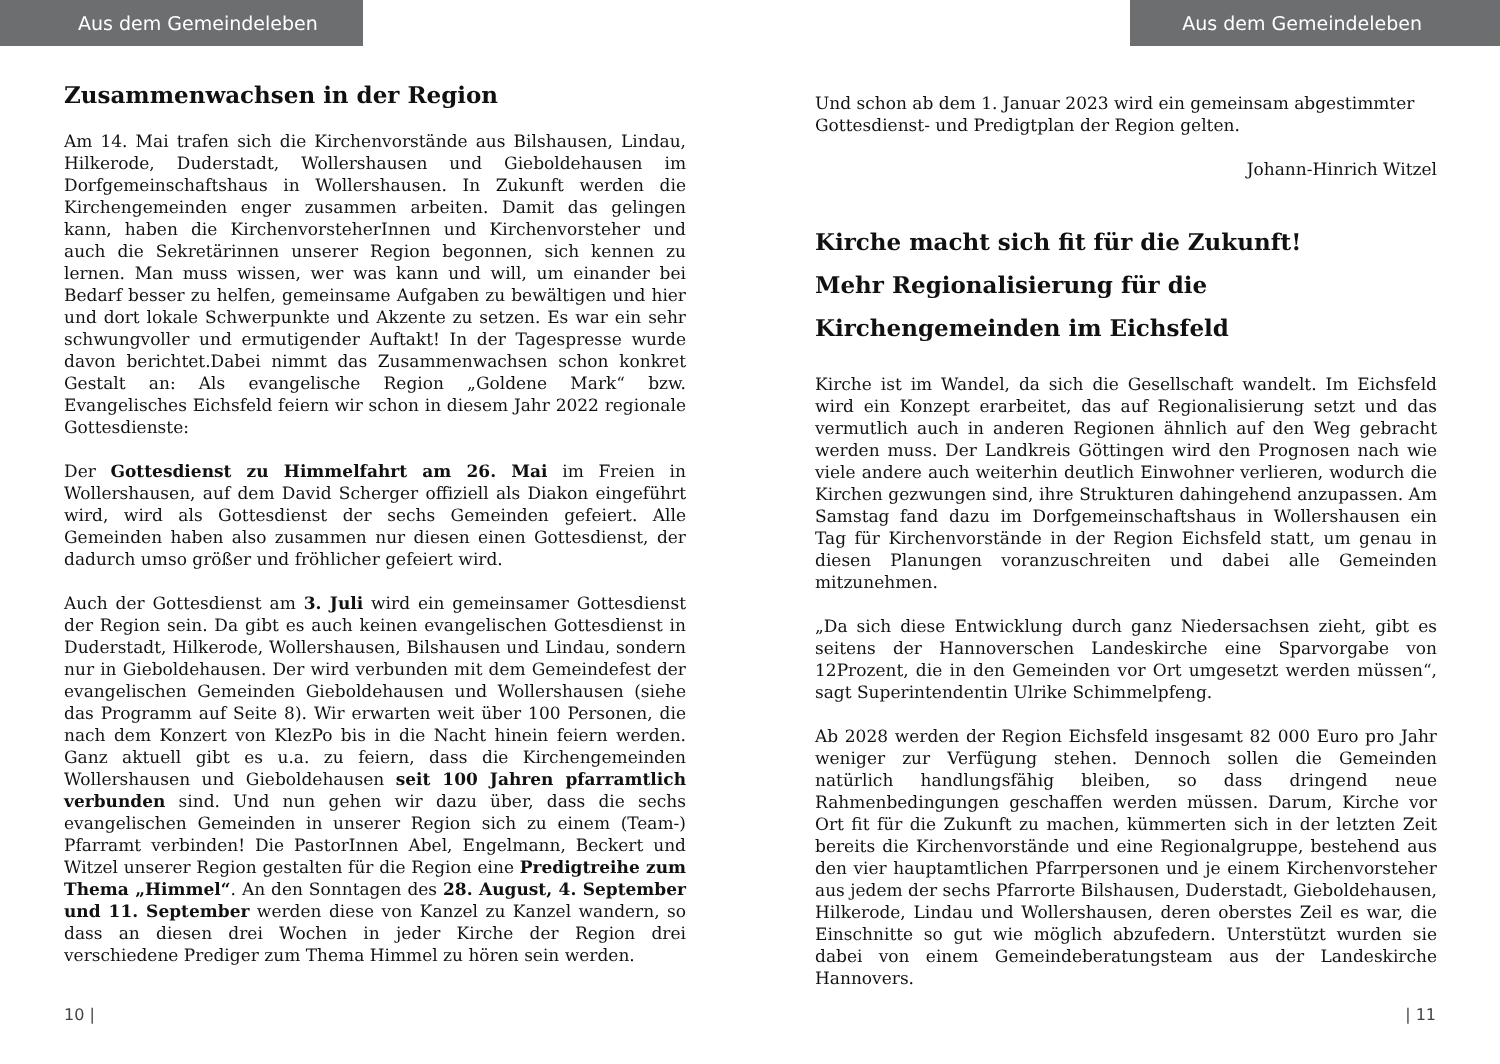Aus dem Gemeindeleben
Zusammenwachsen in der Region
Am 14. Mai trafen sich die Kirchenvorstände aus Bilshausen, Lindau, Hilkerode, Duderstadt, Wollershausen und Gieboldehausen im Dorfgemeinschaftshaus in Wollershausen. In Zukunft werden die Kirchengemeinden enger zusammen arbeiten. Damit das gelingen kann, haben die KirchenvorsteherInnen und Kirchenvorsteher und auch die Sekretärinnen unserer Region begonnen, sich kennen zu lernen. Man muss wissen, wer was kann und will, um einander bei Bedarf besser zu helfen, gemeinsame Aufgaben zu bewältigen und hier und dort lokale Schwerpunkte und Akzente zu setzen. Es war ein sehr schwungvoller und ermutigender Auftakt! In der Tagespresse wurde davon berichtet.Dabei nimmt das Zusammenwachsen schon konkret Gestalt an: Als evangelische Region „Goldene Mark“ bzw. Evangelisches Eichsfeld feiern wir schon in diesem Jahr 2022 regionale Gottesdienste:
Der Gottesdienst zu Himmelfahrt am 26. Mai im Freien in Wollershausen, auf dem David Scherger offiziell als Diakon eingeführt wird, wird als Gottesdienst der sechs Gemeinden gefeiert. Alle Gemeinden haben also zusammen nur diesen einen Gottesdienst, der dadurch umso größer und fröhlicher gefeiert wird.
Auch der Gottesdienst am 3. Juli wird ein gemeinsamer Gottesdienst der Region sein. Da gibt es auch keinen evangelischen Gottesdienst in Duderstadt, Hilkerode, Wollershausen, Bilshausen und Lindau, sondern nur in Gieboldehausen. Der wird verbunden mit dem Gemeindefest der evangelischen Gemeinden Gieboldehausen und Wollershausen (siehe das Programm auf Seite 8). Wir erwarten weit über 100 Personen, die nach dem Konzert von KlezPo bis in die Nacht hinein feiern werden. Ganz aktuell gibt es u.a. zu feiern, dass die Kirchengemeinden Wollershausen und Gieboldehausen seit 100 Jahren pfarramtlich verbunden sind. Und nun gehen wir dazu über, dass die sechs evangelischen Gemeinden in unserer Region sich zu einem (Team-) Pfarramt verbinden! Die PastorInnen Abel, Engelmann, Beckert und Witzel unserer Region gestalten für die Region eine Predigtreihe zum Thema „Himmel“. An den Sonntagen des 28. August, 4. September und 11. September werden diese von Kanzel zu Kanzel wandern, so dass an diesen drei Wochen in jeder Kirche der Region drei verschiedene Prediger zum Thema Himmel zu hören sein werden.
10 |
Aus dem Gemeindeleben
Und schon ab dem 1. Januar 2023 wird ein gemeinsam abgestimmter Gottesdienst- und Predigtplan der Region gelten.
Johann-Hinrich Witzel
Kirche macht sich fit für die Zukunft!
Mehr Regionalisierung für die Kirchengemeinden im Eichsfeld
Kirche ist im Wandel, da sich die Gesellschaft wandelt. Im Eichsfeld wird ein Konzept erarbeitet, das auf Regionalisierung setzt und das vermutlich auch in anderen Regionen ähnlich auf den Weg gebracht werden muss. Der Landkreis Göttingen wird den Prognosen nach wie viele andere auch weiterhin deutlich Einwohner verlieren, wodurch die Kirchen gezwungen sind, ihre Strukturen dahingehend anzupassen. Am Samstag fand dazu im Dorfgemeinschaftshaus in Wollershausen ein Tag für Kirchenvorstände in der Region Eichsfeld statt, um genau in diesen Planungen voranzuschreiten und dabei alle Gemeinden mitzunehmen.
„Da sich diese Entwicklung durch ganz Niedersachsen zieht, gibt es seitens der Hannoverschen Landeskirche eine Sparvorgabe von 12Prozent, die in den Gemeinden vor Ort umgesetzt werden müssen“, sagt Superintendentin Ulrike Schimmelpfeng.
Ab 2028 werden der Region Eichsfeld insgesamt 82 000 Euro pro Jahr weniger zur Verfügung stehen. Dennoch sollen die Gemeinden natürlich handlungsfähig bleiben, so dass dringend neue Rahmenbedingungen geschaffen werden müssen. Darum, Kirche vor Ort fit für die Zukunft zu machen, kümmerten sich in der letzten Zeit bereits die Kirchenvorstände und eine Regionalgruppe, bestehend aus den vier hauptamtlichen Pfarrpersonen und je einem Kirchenvorsteher aus jedem der sechs Pfarrorte Bilshausen, Duderstadt, Gieboldehausen, Hilkerode, Lindau und Wollershausen, deren oberstes Zeil es war, die Einschnitte so gut wie möglich abzufedern. Unterstützt wurden sie dabei von einem Gemeindeberatungsteam aus der Landeskirche Hannovers.
| 11